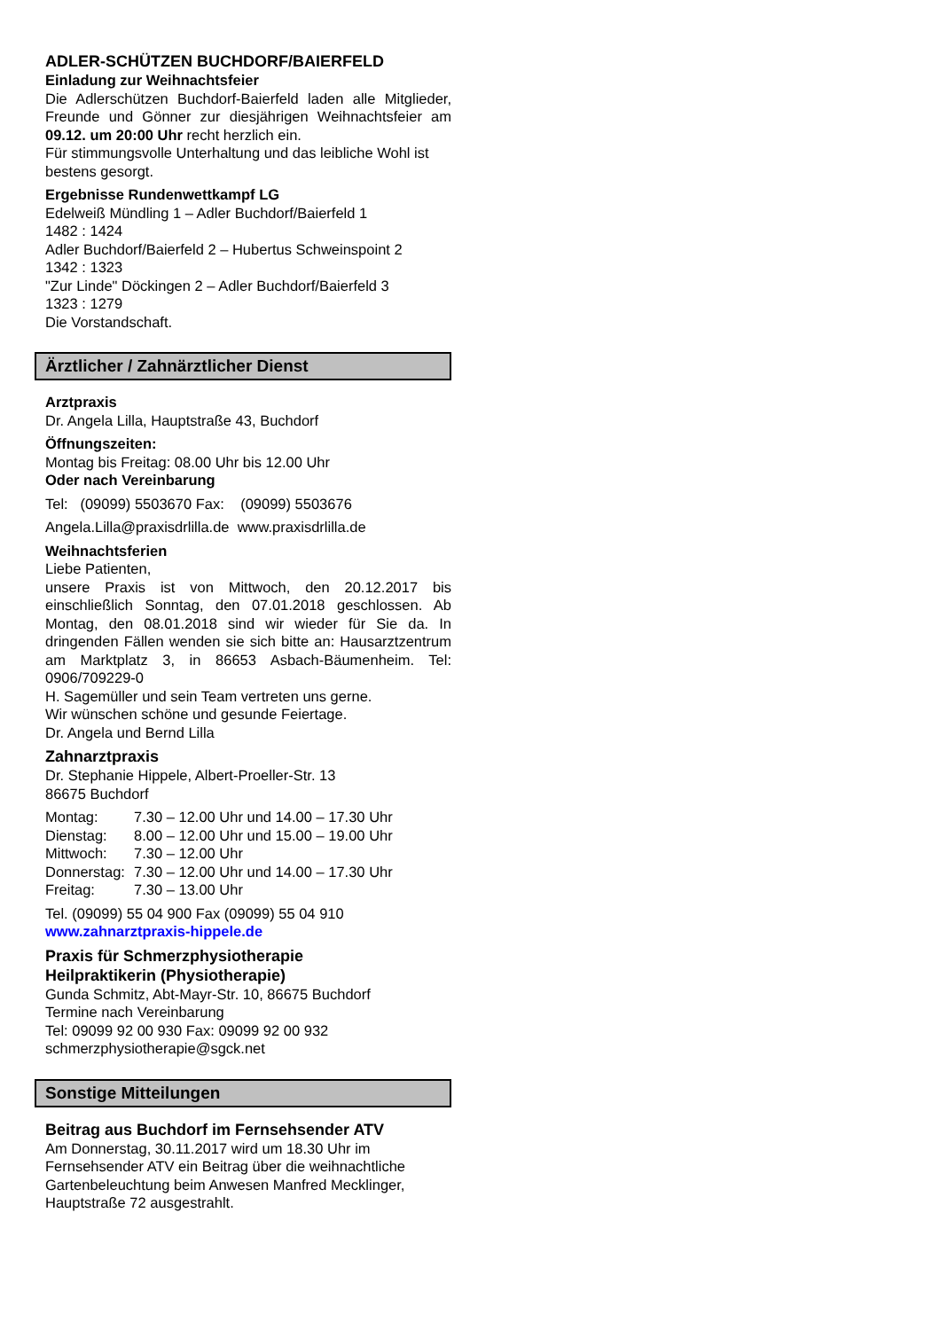ADLER-SCHÜTZEN BUCHDORF/BAIERFELD
Einladung zur Weihnachtsfeier
Die Adlerschützen Buchdorf-Baierfeld laden alle Mitglieder, Freunde und Gönner zur diesjährigen Weihnachtsfeier am 09.12. um 20:00 Uhr recht herzlich ein.
Für stimmungsvolle Unterhaltung und das leibliche Wohl ist bestens gesorgt.
Ergebnisse Rundenwettkampf LG
Edelweiß Mündling 1 – Adler Buchdorf/Baierfeld 1
1482 : 1424
Adler Buchdorf/Baierfeld 2 – Hubertus Schweinspoint 2
1342 : 1323
"Zur Linde" Döckingen 2 – Adler Buchdorf/Baierfeld 3
1323 : 1279
Die Vorstandschaft.
Ärztlicher / Zahnärztlicher Dienst
Arztpraxis
Dr. Angela Lilla, Hauptstraße 43, Buchdorf
Öffnungszeiten:
Montag bis Freitag: 08.00 Uhr bis 12.00 Uhr
Oder nach Vereinbarung
Tel: (09099) 5503670 Fax: (09099) 5503676
Angela.Lilla@praxisdrlilla.de www.praxisdrlilla.de
Weihnachtsferien
Liebe Patienten,
unsere Praxis ist von Mittwoch, den 20.12.2017 bis einschließlich Sonntag, den 07.01.2018 geschlossen. Ab Montag, den 08.01.2018 sind wir wieder für Sie da. In dringenden Fällen wenden sie sich bitte an: Hausarztzentrum am Marktplatz 3, in 86653 Asbach-Bäumenheim. Tel: 0906/709229-0
H. Sagemüller und sein Team vertreten uns gerne.
Wir wünschen schöne und gesunde Feiertage.
Dr. Angela und Bernd Lilla
Zahnarztpraxis
Dr. Stephanie Hippele, Albert-Proeller-Str. 13
86675 Buchdorf
| Montag: | 7.30 – 12.00 Uhr und 14.00 – 17.30 Uhr |
| Dienstag: | 8.00 – 12.00 Uhr und 15.00 – 19.00 Uhr |
| Mittwoch: | 7.30 – 12.00 Uhr |
| Donnerstag: | 7.30 – 12.00 Uhr und 14.00 – 17.30 Uhr |
| Freitag: | 7.30 – 13.00 Uhr |
Tel. (09099) 55 04 900 Fax (09099) 55 04 910
www.zahnarztpraxis-hippele.de
Praxis für Schmerzphysiotherapie
Heilpraktikerin (Physiotherapie)
Gunda Schmitz, Abt-Mayr-Str. 10, 86675 Buchdorf
Termine nach Vereinbarung
Tel: 09099 92 00 930 Fax: 09099 92 00 932
schmerzphysiotherapie@sgck.net
Sonstige Mitteilungen
Beitrag aus Buchdorf im Fernsehsender ATV
Am Donnerstag, 30.11.2017 wird um 18.30 Uhr im Fernsehsender ATV ein Beitrag über die weihnachtliche Gartenbeleuchtung beim Anwesen Manfred Mecklinger, Hauptstraße 72 ausgestrahlt.